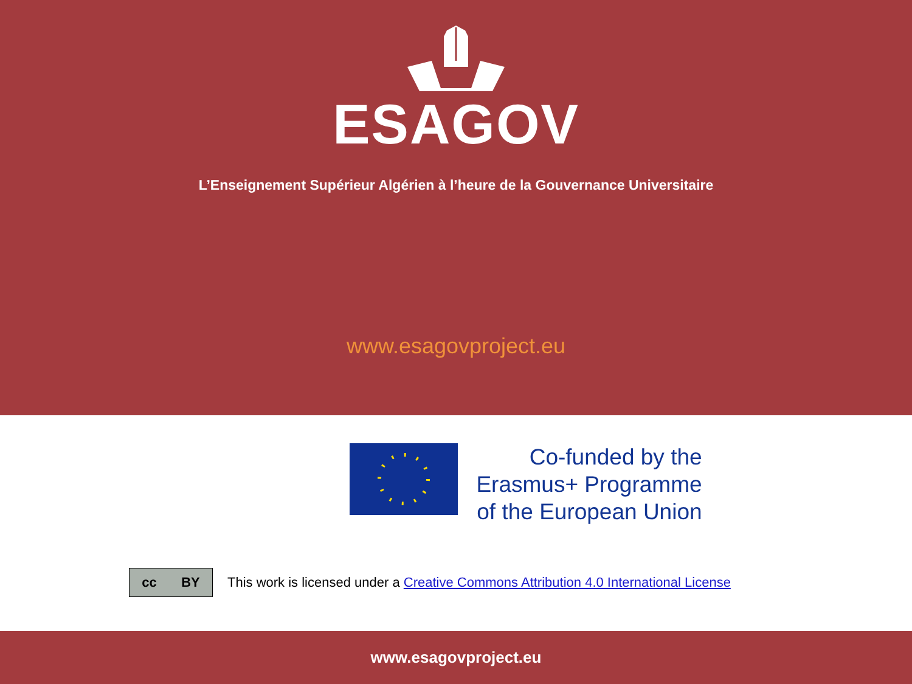ESAGOV
L’Enseignement Supérieur Algérien à l’heure de la Gouvernance Universitaire
www.esagovproject.eu
Co-funded by the
Erasmus+ Programme
of the European Union
cc BY
This work is licensed under a Creative Commons Attribution 4.0 International License
www.esagovproject.eu